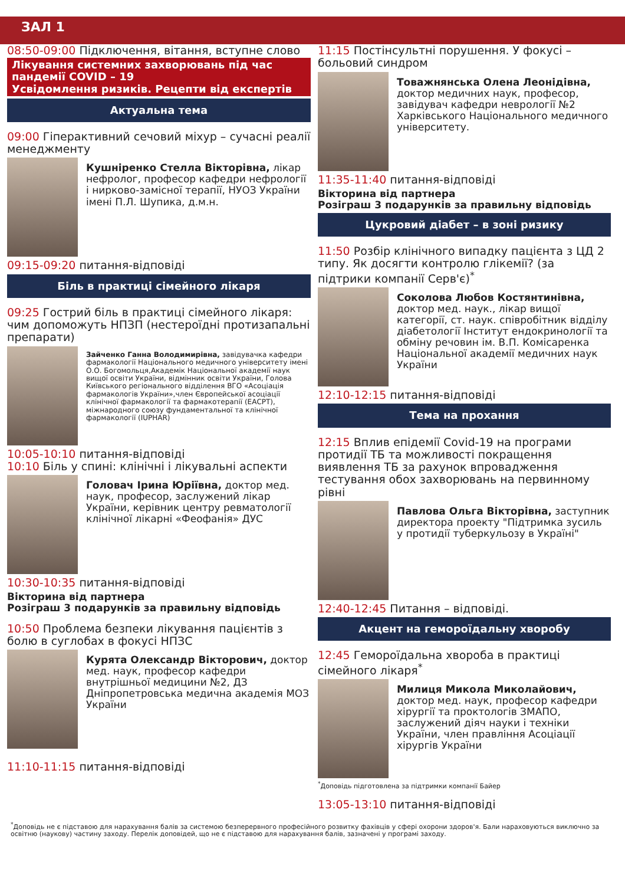ЗАЛ 1
08:50-09:00 Підключення, вітання, вступне слово
Лікування системних захворювань під час пандемії COVID – 19
Усвідомлення ризиків. Рецепти від експертів
Актуальна тема
09:00 Гіперактивний сечовий міхур – сучасні реалії менеджменту
Кушніренко Стелла Вікторівна, лікар нефролог, професор кафедри нефрології і нирково-замісної терапії, НУОЗ України імені П.Л. Шупика, д.м.н.
09:15-09:20 питання-відповіді
Біль в практиці сімейного лікаря
09:25 Гострий біль в практиці сімейного лікаря: чим допоможуть НПЗП (нестероїдні протизапальні препарати)
Зайченко Ганна Володимирівна, завідувачка кафедри фармакології Національного медичного університету імені О.О. Богомольця,Академік Національної академії наук вищої освіти України, відмінник освіти України, Голова Київського регіонального відділення ВГО «Асоціація фармакологів України»,член Європейської асоціації клінічної фармакології та фармакотерапії (ЕАСРТ), міжнародного союзу фундаментальної та клінічної фармакології (IUPHAR)
10:05-10:10 питання-відповіді
10:10 Біль у спині: клінічні і лікувальні аспекти
Головач Ірина Юріївна, доктор мед. наук, професор, заслужений лікар України, керівник центру ревматології клінічної лікарні «Феофанія» ДУС
10:30-10:35 питання-відповіді
Вікторина від партнера
Розіграш 3 подарунків за правильну відповідь
10:50 Проблема безпеки лікування пацієнтів з болю в суглобах в фокусі НПЗС
Курята Олександр Вікторович, доктор мед. наук, професор кафедри внутрішньої медицини №2, ДЗ Дніпропетровська медична академія МОЗ України
11:10-11:15 питання-відповіді
11:15 Постінсультні порушення. У фокусі – больовий синдром
Товажнянська Олена Леонідівна, доктор медичних наук, професор, завідувач кафедри неврології №2 Харківського Національного медичного університету.
11:35-11:40 питання-відповіді
Вікторина від партнера
Розіграш 3 подарунків за правильну відповідь
Цукровий діабет – в зоні ризику
11:50 Розбір клінічного випадку пацієнта з ЦД 2 типу. Як досягти контролю глікемії? (за підтрики компанії Серв'є)<sup>*</sup>
Соколова Любов Костянтинівна, доктор мед. наук., лікар вищої категорії, ст. наук. співробітник відділу діабетології Інститут ендокринології та обміну речовин ім. В.П. Комісаренка Національної академії медичних наук України
12:10-12:15 питання-відповіді
Тема на прохання
12:15 Вплив епідемії Covid-19 на програми протидії ТБ та можливості покращення виявлення ТБ за рахунок впровадження тестування обох захворювань на первинному рівні
Павлова Ольга Вікторівна, заступник директора проекту "Підтримка зусиль у протидії туберкульозу в Україні"
12:40-12:45 Питання – відповіді.
Акцент на гемороїдальну хворобу
12:45 Гемороїдальна хвороба в практиці сімейного лікаря<sup>*</sup>
Милиця Микола Миколайович, доктор мед. наук, професор кафедри хірургії та проктологів ЗМАПО, заслужений діяч науки і техніки України, член правління Асоціації хірургів України
<sup>*</sup> Доповідь підготовлена за підтримки компанії Байер
13:05-13:10 питання-відповіді
<sup>*</sup> Доповідь не є підставою для нарахування балів за системою безперервного професійного розвитку фахівців у сфері охорони здоров'я. Бали нараховуються виключно за освітню (наукову) частину заходу. Перелік доповідей, що не є підставою для нарахування балів, зазначені у програмі заходу.